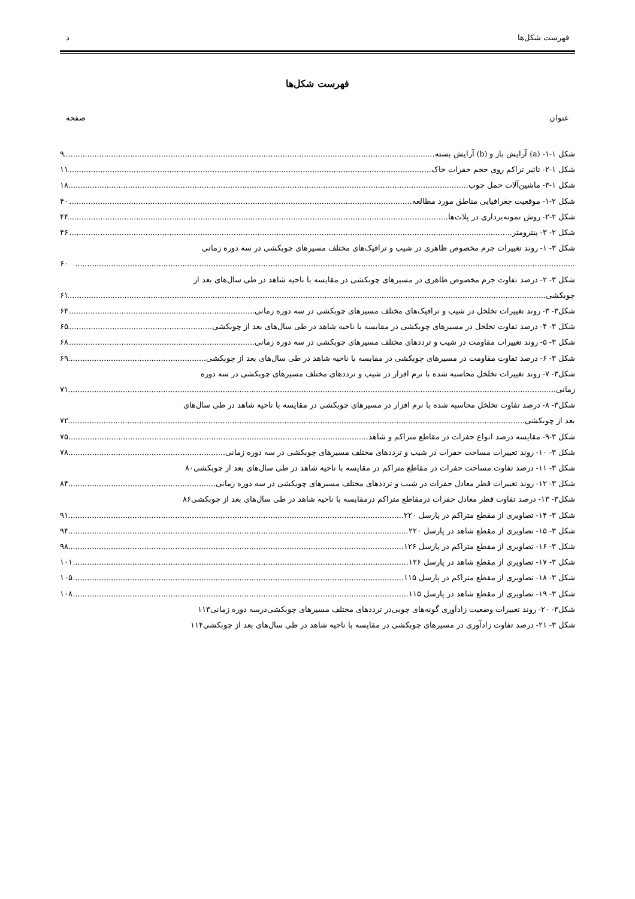فهرست شکل‌ها د
فهرست شکل‌ها
عنوان صفحه
شکل ۱-۱- (a) آرایش باز و (b) آرایش بسته ۹
شکل ۱-۲- تاثیر تراکم روی حجم حفرات خاک ۱۱
شکل ۱-۳- ماشین‌آلات حمل چوب ۱۸
شکل ۲-۱- موقعیت جغرافیایی مناطق مورد مطالعه ۴۰
شکل ۲-۲- روش نمونه‌برداری در پلات‌ها ۴۴
شکل ۲- ۳- پنترومتر ۴۶
شکل ۳- ۱- روند تغییرات جرم مخصوص ظاهری در شیب و ترافیک‌های مختلف مسیرهای چوبکشی در سه دوره زمانی
۶۰
شکل ۳- ۲- درصد تفاوت جرم مخصوص ظاهری در مسیرهای چوبکشی در مقایسه با ناحیه شاهد در طی سال‌های بعد از
چوبکشی ۶۱
شکل۳- ۳- روند تغییرات تخلخل در شیب و ترافیک‌های مختلف مسیرهای چوبکشی در سه دوره زمانی ۶۴
شکل ۳- ۴- درصد تفاوت تخلخل در مسیرهای چوبکشی در مقایسه با ناحیه شاهد در طی سال‌های بعد از چوبکشی ۶۵
شکل ۳- ۵- روند تغییرات مقاومت در شیب و ترددهای مختلف مسیرهای چوبکشی در سه دوره زمانی ۶۸
شکل ۳- ۶- درصد تفاوت مقاومت در مسیرهای چوبکشی در مقایسه با ناحیه شاهد در طی سال‌های بعد از چوبکشی ۶۹
شکل۳- ۷- روند تغییرات تخلخل محاسبه شده با نرم افزار در شیب و ترددهای مختلف مسیرهای چوبکشی در سه دوره
زمانی ۷۱
شکل۳- ۸- درصد تفاوت تخلخل محاسبه شده با نرم افزار در مسیرهای چوبکشی در مقایسه با ناحیه شاهد در طی سال‌های
بعد از چوبکشی ۷۲
شکل ۳-۹- مقایسه درصد انواع حفرات در مقاطع متراکم و شاهد ۷۵
شکل ۳- ۱۰- روند تغییرات مساحت حفرات در شیب و ترددهای مختلف مسیرهای چوبکشی در سه دوره زمانی ۷۸
شکل ۳- ۱۱- درصد تفاوت مساحت حفرات در مقاطع متراکم در مقایسه با ناحیه شاهد در طی سال‌های بعد از چوبکشی ۸۰
شکل ۳- ۱۲- روند تغییرات قطر معادل حفرات در شیب و ترددهای مختلف مسیرهای چوبکشی در سه دوره زمانی ۸۴
شکل۳- ۱۳- درصد تفاوت قطر معادل حفرات درمقاطع متراکم درمقایسه با ناحیه شاهد در طی سال‌های بعد از چوبکشی ۸۶
شکل ۳- ۱۴- تصاویری از مقطع متراکم در پارسل ۲۲۰ ۹۱
شکل ۳- ۱۵- تصاویری از مقطع شاهد در پارسل ۲۲۰ ۹۴
شکل ۳- ۱۶- تصاویری از مقطع متراکم در پارسل ۱۲۶ ۹۸
شکل ۳- ۱۷- تصاویری از مقطع شاهد در پارسل ۱۲۶ ۱۰۱
شکل ۳- ۱۸- تصاویری از مقطع متراکم در پارسل ۱۱۵ ۱۰۵
شکل ۳- ۱۹- تصاویری از مقطع شاهد در پارسل ۱۱۵ ۱۰۸
شکل۳- ۲۰- روند تغییرات وضعیت زادآوری گونه‌های چوبی‌در ترددهای مختلف مسیرهای چوبکشی‌درسه دوره زمانی ۱۱۳
شکل ۳- ۲۱- درصد تفاوت زادآوری در مسیرهای چوبکشی در مقایسه با ناحیه شاهد در طی سال‌های بعد از چوبکشی ۱۱۴